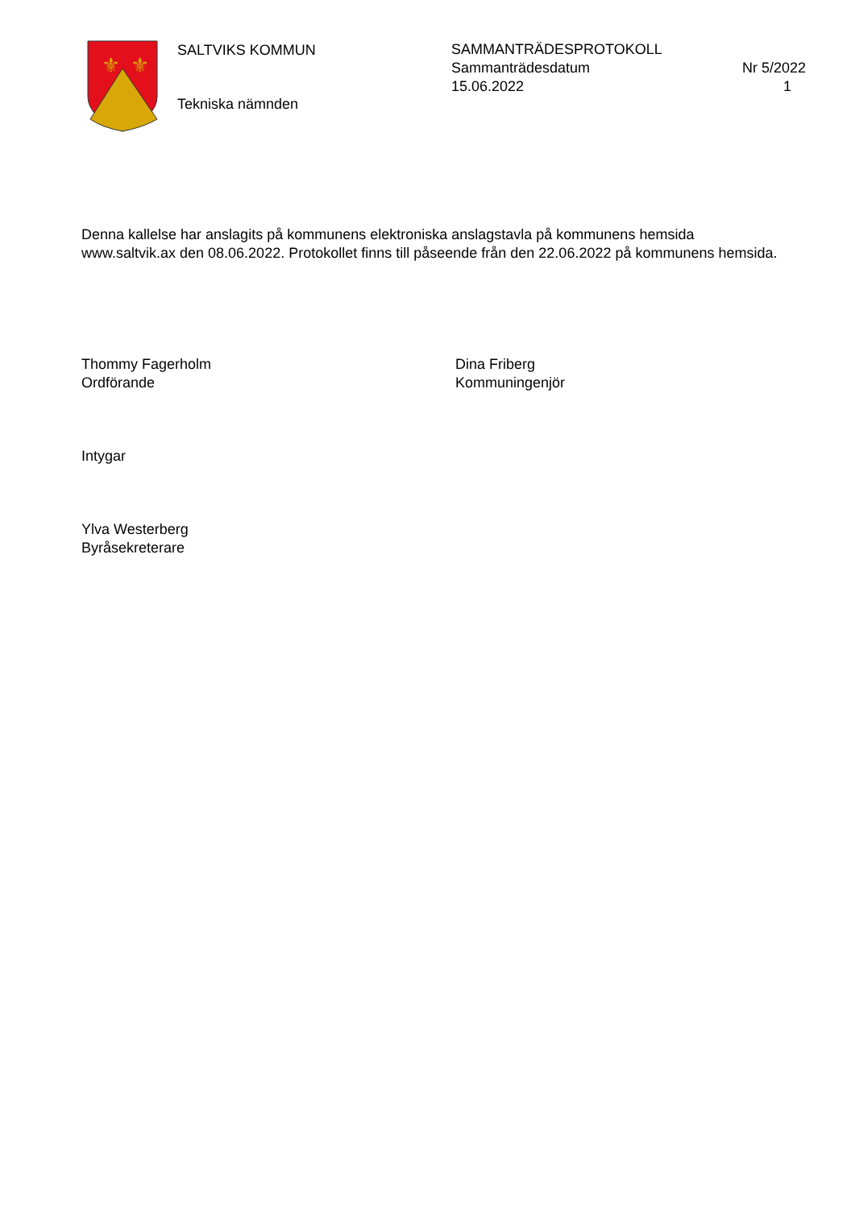⚜
⚜
SALTVIKS KOMMUN
Tekniska nämnden
SAMMANTRÄDESPROTOKOLL
Sammanträdesdatum Nr 5/2022
15.06.2022 1
Denna kallelse har anslagits på kommunens elektroniska anslagstavla på kommunens hemsida www.saltvik.ax den 08.06.2022. Protokollet finns till påseende från den 22.06.2022 på kommunens hemsida.
Thommy Fagerholm
Ordförande
Dina Friberg
Kommuningenjör
Intygar
Ylva Westerberg
Byråsekreterare